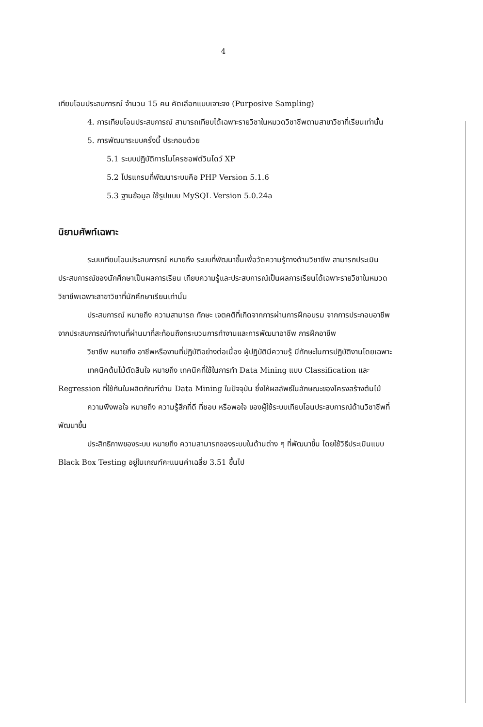4
เทียบโอนประสบการณ์ จำนวน 15 คน คัดเลือกแบบเจาะจง (Purposive Sampling)
4. การเทียบโอนประสบการณ์ สามารถเทียบได้เฉพาะรายวิชาในหมวดวิชาชีพตามสาขาวิชาที่เรียนเท่านั้น
5. การพัฒนาระบบครั้งนี้ ประกอบด้วย
5.1 ระบบปฏิบัติการไมโครซอฟต์วินโดว์ XP
5.2 โปรแกรมที่พัฒนาระบบคือ PHP Version 5.1.6
5.3 ฐานข้อมูล ใช้รูปแบบ MySQL Version 5.0.24a
นิยามศัพท์เฉพาะ
ระบบเทียบโอนประสบการณ์ หมายถึง ระบบที่พัฒนาขึ้นเพื่อวัดความรู้ทางด้านวิชาชีพ สามารถประเมินประสบการณ์ของนักศึกษาเป็นผลการเรียน เทียบความรู้และประสบการณ์เป็นผลการเรียนได้เฉพาะรายวิชาในหมวดวิชาชีพเฉพาะสาขาวิชาที่นักศึกษาเรียนเท่านั้น
ประสบการณ์ หมายถึง ความสามารถ ทักษะ เจตคติที่เกิดจากการผ่านการฝึกอบรม จากการประกอบอาชีพ จากประสบการณ์ทำงานที่ผ่านมาที่สะท้อนถึงกระบวนการทำงานและการพัฒนาอาชีพ การฝึกอาชีพ
วิชาชีพ หมายถึง อาชีพหรืองานที่ปฏิบัติอย่างต่อเนื่อง ผู้ปฏิบัติมีความรู้ มีทักษะในการปฏิบัติงานโดยเฉพาะ
เทคนิคต้นไม้ตัดสินใจ หมายถึง เทคนิคที่ใช้ในการทำ Data Mining แบบ Classification และ Regression ที่ใช้กันในผลิตภัณฑ์ด้าน Data Mining ในปัจจุบัน ซึ่งให้ผลลัพธ์ในลักษณะของโครงสร้างต้นไม้
ความพึงพอใจ หมายถึง ความรู้สึกที่ดี ที่ชอบ หรือพอใจ ของผู้ใช้ระบบเทียบโอนประสบการณ์ด้านวิชาชีพที่พัฒนาขึ้น
ประสิทธิภาพของระบบ หมายถึง ความสามารถของระบบในด้านต่าง ๆ ที่พัฒนาขึ้น โดยใช้วิธีประเมินแบบ Black Box Testing อยู่ในเกณฑ์คะแนนค่าเฉลี่ย 3.51 ขึ้นไป